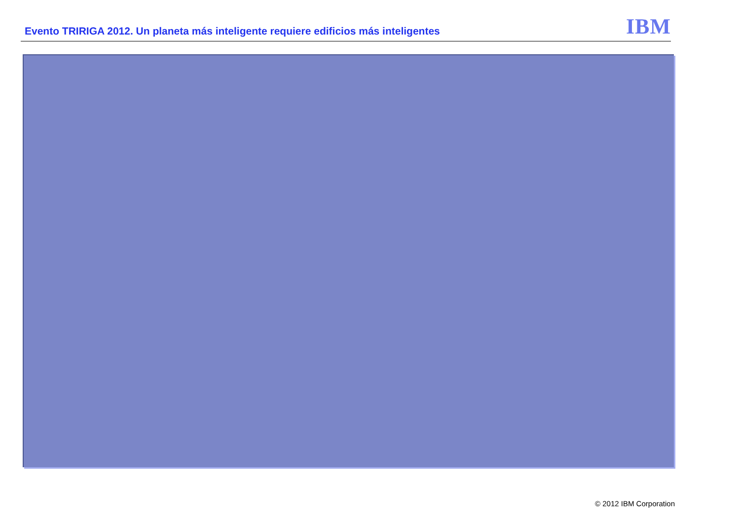Evento TRIRIGA 2012. Un planeta más inteligente requiere edificios más inteligentes
IBM
© 2012 IBM Corporation